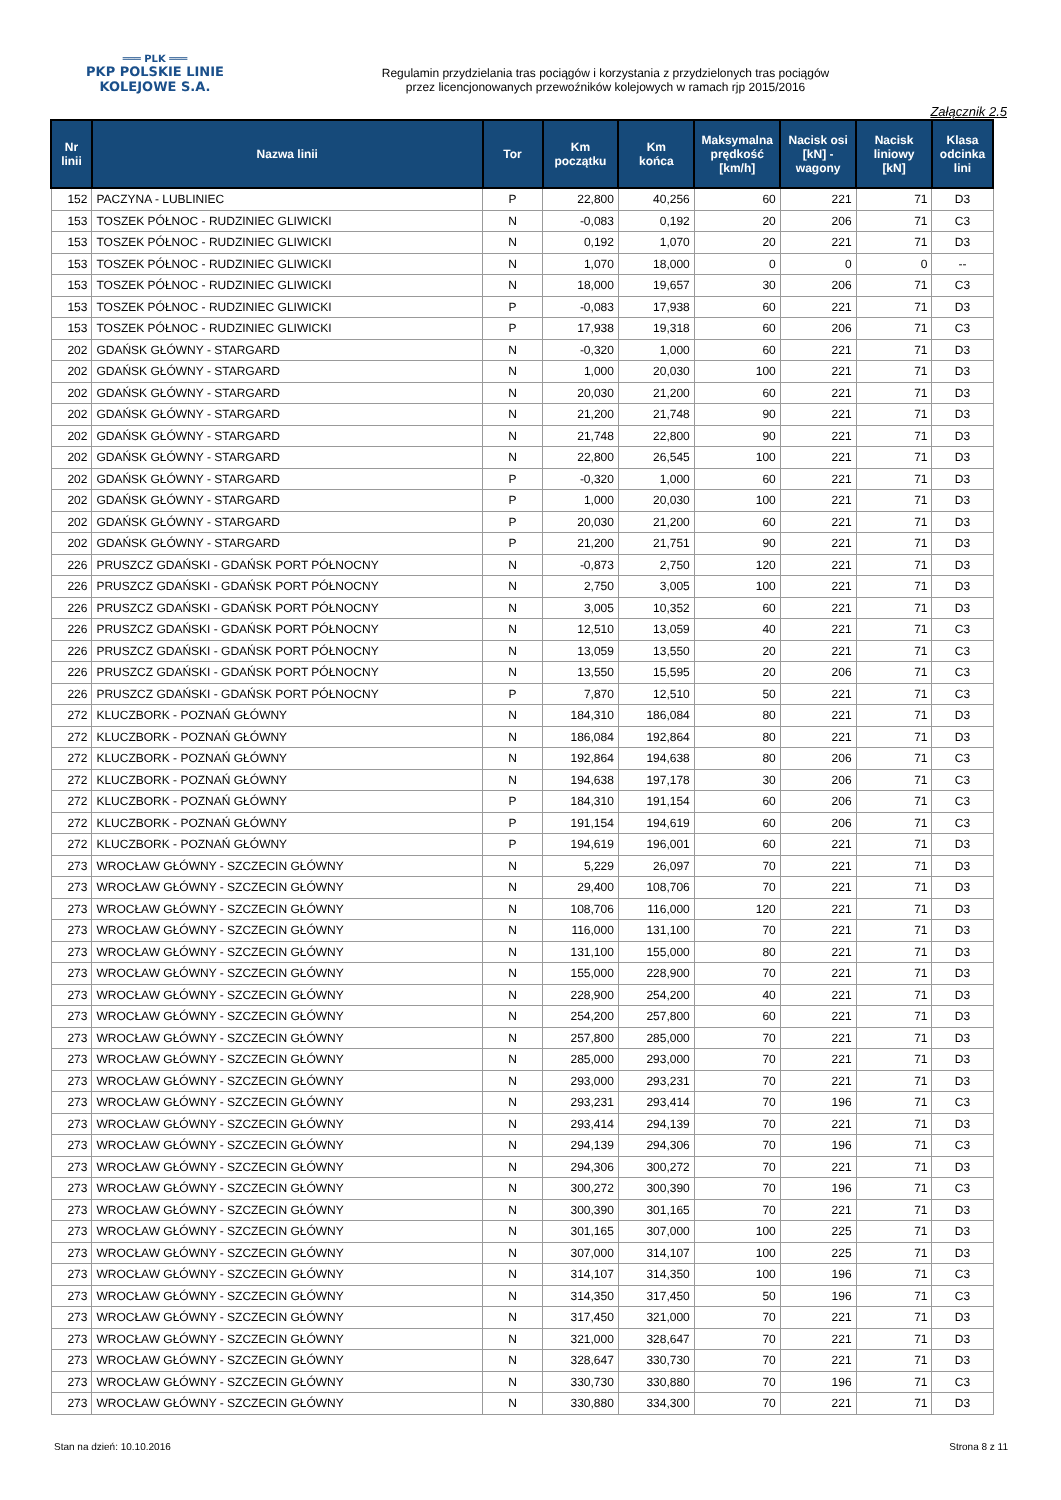═══ PLK ═══
PKP POLSKIE LINIE KOLEJOWE S.A.
Regulamin przydzielania tras pociągów i korzystania z przydzielonych tras pociągów
przez licencjonowanych przewoźników kolejowych w ramach rjp 2015/2016
Załącznik 2.5
| Nr linii | Nazwa linii | Tor | Km początku | Km końca | Maksymalna prędkość [km/h] | Nacisk osi [kN] - wagony | Nacisk liniowy [kN] | Klasa odcinka lini |
| --- | --- | --- | --- | --- | --- | --- | --- | --- |
| 152 | PACZYNA - LUBLINIEC | P | 22,800 | 40,256 | 60 | 221 | 71 | D3 |
| 153 | TOSZEK PÓŁNOC - RUDZINIEC GLIWICKI | N | -0,083 | 0,192 | 20 | 206 | 71 | C3 |
| 153 | TOSZEK PÓŁNOC - RUDZINIEC GLIWICKI | N | 0,192 | 1,070 | 20 | 221 | 71 | D3 |
| 153 | TOSZEK PÓŁNOC - RUDZINIEC GLIWICKI | N | 1,070 | 18,000 | 0 | 0 | 0 | -- |
| 153 | TOSZEK PÓŁNOC - RUDZINIEC GLIWICKI | N | 18,000 | 19,657 | 30 | 206 | 71 | C3 |
| 153 | TOSZEK PÓŁNOC - RUDZINIEC GLIWICKI | P | -0,083 | 17,938 | 60 | 221 | 71 | D3 |
| 153 | TOSZEK PÓŁNOC - RUDZINIEC GLIWICKI | P | 17,938 | 19,318 | 60 | 206 | 71 | C3 |
| 202 | GDAŃSK GŁÓWNY - STARGARD | N | -0,320 | 1,000 | 60 | 221 | 71 | D3 |
| 202 | GDAŃSK GŁÓWNY - STARGARD | N | 1,000 | 20,030 | 100 | 221 | 71 | D3 |
| 202 | GDAŃSK GŁÓWNY - STARGARD | N | 20,030 | 21,200 | 60 | 221 | 71 | D3 |
| 202 | GDAŃSK GŁÓWNY - STARGARD | N | 21,200 | 21,748 | 90 | 221 | 71 | D3 |
| 202 | GDAŃSK GŁÓWNY - STARGARD | N | 21,748 | 22,800 | 90 | 221 | 71 | D3 |
| 202 | GDAŃSK GŁÓWNY - STARGARD | N | 22,800 | 26,545 | 100 | 221 | 71 | D3 |
| 202 | GDAŃSK GŁÓWNY - STARGARD | P | -0,320 | 1,000 | 60 | 221 | 71 | D3 |
| 202 | GDAŃSK GŁÓWNY - STARGARD | P | 1,000 | 20,030 | 100 | 221 | 71 | D3 |
| 202 | GDAŃSK GŁÓWNY - STARGARD | P | 20,030 | 21,200 | 60 | 221 | 71 | D3 |
| 202 | GDAŃSK GŁÓWNY - STARGARD | P | 21,200 | 21,751 | 90 | 221 | 71 | D3 |
| 226 | PRUSZCZ GDAŃSKI - GDAŃSK PORT PÓŁNOCNY | N | -0,873 | 2,750 | 120 | 221 | 71 | D3 |
| 226 | PRUSZCZ GDAŃSKI - GDAŃSK PORT PÓŁNOCNY | N | 2,750 | 3,005 | 100 | 221 | 71 | D3 |
| 226 | PRUSZCZ GDAŃSKI - GDAŃSK PORT PÓŁNOCNY | N | 3,005 | 10,352 | 60 | 221 | 71 | D3 |
| 226 | PRUSZCZ GDAŃSKI - GDAŃSK PORT PÓŁNOCNY | N | 12,510 | 13,059 | 40 | 221 | 71 | C3 |
| 226 | PRUSZCZ GDAŃSKI - GDAŃSK PORT PÓŁNOCNY | N | 13,059 | 13,550 | 20 | 221 | 71 | C3 |
| 226 | PRUSZCZ GDAŃSKI - GDAŃSK PORT PÓŁNOCNY | N | 13,550 | 15,595 | 20 | 206 | 71 | C3 |
| 226 | PRUSZCZ GDAŃSKI - GDAŃSK PORT PÓŁNOCNY | P | 7,870 | 12,510 | 50 | 221 | 71 | C3 |
| 272 | KLUCZBORK - POZNAŃ GŁÓWNY | N | 184,310 | 186,084 | 80 | 221 | 71 | D3 |
| 272 | KLUCZBORK - POZNAŃ GŁÓWNY | N | 186,084 | 192,864 | 80 | 221 | 71 | D3 |
| 272 | KLUCZBORK - POZNAŃ GŁÓWNY | N | 192,864 | 194,638 | 80 | 206 | 71 | C3 |
| 272 | KLUCZBORK - POZNAŃ GŁÓWNY | N | 194,638 | 197,178 | 30 | 206 | 71 | C3 |
| 272 | KLUCZBORK - POZNAŃ GŁÓWNY | P | 184,310 | 191,154 | 60 | 206 | 71 | C3 |
| 272 | KLUCZBORK - POZNAŃ GŁÓWNY | P | 191,154 | 194,619 | 60 | 206 | 71 | C3 |
| 272 | KLUCZBORK - POZNAŃ GŁÓWNY | P | 194,619 | 196,001 | 60 | 221 | 71 | D3 |
| 273 | WROCŁAW GŁÓWNY - SZCZECIN GŁÓWNY | N | 5,229 | 26,097 | 70 | 221 | 71 | D3 |
| 273 | WROCŁAW GŁÓWNY - SZCZECIN GŁÓWNY | N | 29,400 | 108,706 | 70 | 221 | 71 | D3 |
| 273 | WROCŁAW GŁÓWNY - SZCZECIN GŁÓWNY | N | 108,706 | 116,000 | 120 | 221 | 71 | D3 |
| 273 | WROCŁAW GŁÓWNY - SZCZECIN GŁÓWNY | N | 116,000 | 131,100 | 70 | 221 | 71 | D3 |
| 273 | WROCŁAW GŁÓWNY - SZCZECIN GŁÓWNY | N | 131,100 | 155,000 | 80 | 221 | 71 | D3 |
| 273 | WROCŁAW GŁÓWNY - SZCZECIN GŁÓWNY | N | 155,000 | 228,900 | 70 | 221 | 71 | D3 |
| 273 | WROCŁAW GŁÓWNY - SZCZECIN GŁÓWNY | N | 228,900 | 254,200 | 40 | 221 | 71 | D3 |
| 273 | WROCŁAW GŁÓWNY - SZCZECIN GŁÓWNY | N | 254,200 | 257,800 | 60 | 221 | 71 | D3 |
| 273 | WROCŁAW GŁÓWNY - SZCZECIN GŁÓWNY | N | 257,800 | 285,000 | 70 | 221 | 71 | D3 |
| 273 | WROCŁAW GŁÓWNY - SZCZECIN GŁÓWNY | N | 285,000 | 293,000 | 70 | 221 | 71 | D3 |
| 273 | WROCŁAW GŁÓWNY - SZCZECIN GŁÓWNY | N | 293,000 | 293,231 | 70 | 221 | 71 | D3 |
| 273 | WROCŁAW GŁÓWNY - SZCZECIN GŁÓWNY | N | 293,231 | 293,414 | 70 | 196 | 71 | C3 |
| 273 | WROCŁAW GŁÓWNY - SZCZECIN GŁÓWNY | N | 293,414 | 294,139 | 70 | 221 | 71 | D3 |
| 273 | WROCŁAW GŁÓWNY - SZCZECIN GŁÓWNY | N | 294,139 | 294,306 | 70 | 196 | 71 | C3 |
| 273 | WROCŁAW GŁÓWNY - SZCZECIN GŁÓWNY | N | 294,306 | 300,272 | 70 | 221 | 71 | D3 |
| 273 | WROCŁAW GŁÓWNY - SZCZECIN GŁÓWNY | N | 300,272 | 300,390 | 70 | 196 | 71 | C3 |
| 273 | WROCŁAW GŁÓWNY - SZCZECIN GŁÓWNY | N | 300,390 | 301,165 | 70 | 221 | 71 | D3 |
| 273 | WROCŁAW GŁÓWNY - SZCZECIN GŁÓWNY | N | 301,165 | 307,000 | 100 | 225 | 71 | D3 |
| 273 | WROCŁAW GŁÓWNY - SZCZECIN GŁÓWNY | N | 307,000 | 314,107 | 100 | 225 | 71 | D3 |
| 273 | WROCŁAW GŁÓWNY - SZCZECIN GŁÓWNY | N | 314,107 | 314,350 | 100 | 196 | 71 | C3 |
| 273 | WROCŁAW GŁÓWNY - SZCZECIN GŁÓWNY | N | 314,350 | 317,450 | 50 | 196 | 71 | C3 |
| 273 | WROCŁAW GŁÓWNY - SZCZECIN GŁÓWNY | N | 317,450 | 321,000 | 70 | 221 | 71 | D3 |
| 273 | WROCŁAW GŁÓWNY - SZCZECIN GŁÓWNY | N | 321,000 | 328,647 | 70 | 221 | 71 | D3 |
| 273 | WROCŁAW GŁÓWNY - SZCZECIN GŁÓWNY | N | 328,647 | 330,730 | 70 | 221 | 71 | D3 |
| 273 | WROCŁAW GŁÓWNY - SZCZECIN GŁÓWNY | N | 330,730 | 330,880 | 70 | 196 | 71 | C3 |
| 273 | WROCŁAW GŁÓWNY - SZCZECIN GŁÓWNY | N | 330,880 | 334,300 | 70 | 221 | 71 | D3 |
Stan na dzień: 10.10.2016 Strona 8 z 11